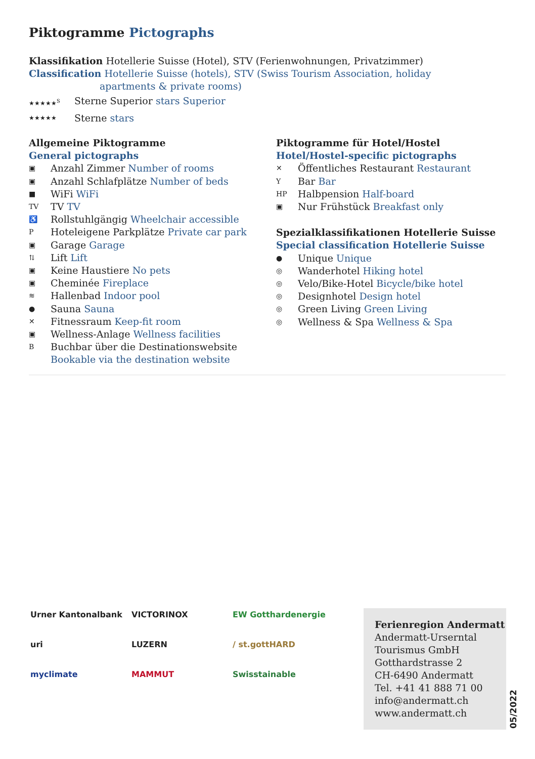Piktogramme Pictographs
Klassifikation Hotellerie Suisse (Hotel), STV (Ferienwohnungen, Privatzimmer)
Classification Hotellerie Suisse (hotels), STV (Swiss Tourism Association, holiday
apartments & private rooms)
★★★★★<sup>S</sup> Sterne Superior stars Superior
★★★★★ Sterne stars
Allgemeine Piktogramme
General pictographs
▣ Anzahl Zimmer Number of rooms
▣ Anzahl Schlafplätze Number of beds
■ WiFi WiFi
TV TV TV
♿ Rollstuhlgängig Wheelchair accessible
P Hoteleigene Parkplätze Private car park
▣ Garage Garage
⇅ Lift Lift
▣ Keine Haustiere No pets
▣ Cheminée Fireplace
≋ Hallenbad Indoor pool
● Sauna Sauna
✕ Fitnessraum Keep-fit room
▣ Wellness-Anlage Wellness facilities
B Buchbar über die Destinationswebsite
Bookable via the destination website
Piktogramme für Hotel/Hostel
Hotel/Hostel-specific pictographs
✕ Öffentliches Restaurant Restaurant
Y Bar Bar
HP Halbpension Half-board
▣ Nur Frühstück Breakfast only
Spezialklassifikationen Hotellerie Suisse
Special classification Hotellerie Suisse
● Unique Unique
◎ Wanderhotel Hiking hotel
◎ Velo/Bike-Hotel Bicycle/bike hotel
◎ Designhotel Design hotel
◎ Green Living Green Living
◎ Wellness & Spa Wellness & Spa
Urner Kantonalbank
VICTORINOX
EW Gotthardenergie
uri
LUZERN
/ st.gottHARD
myclimate
MAMMUT
Swisstainable
Ferienregion Andermatt
Andermatt-Urserntal
Tourismus GmbH
Gotthardstrasse 2
CH-6490 Andermatt
Tel. +41 41 888 71 00
info@andermatt.ch
www.andermatt.ch
05/2022